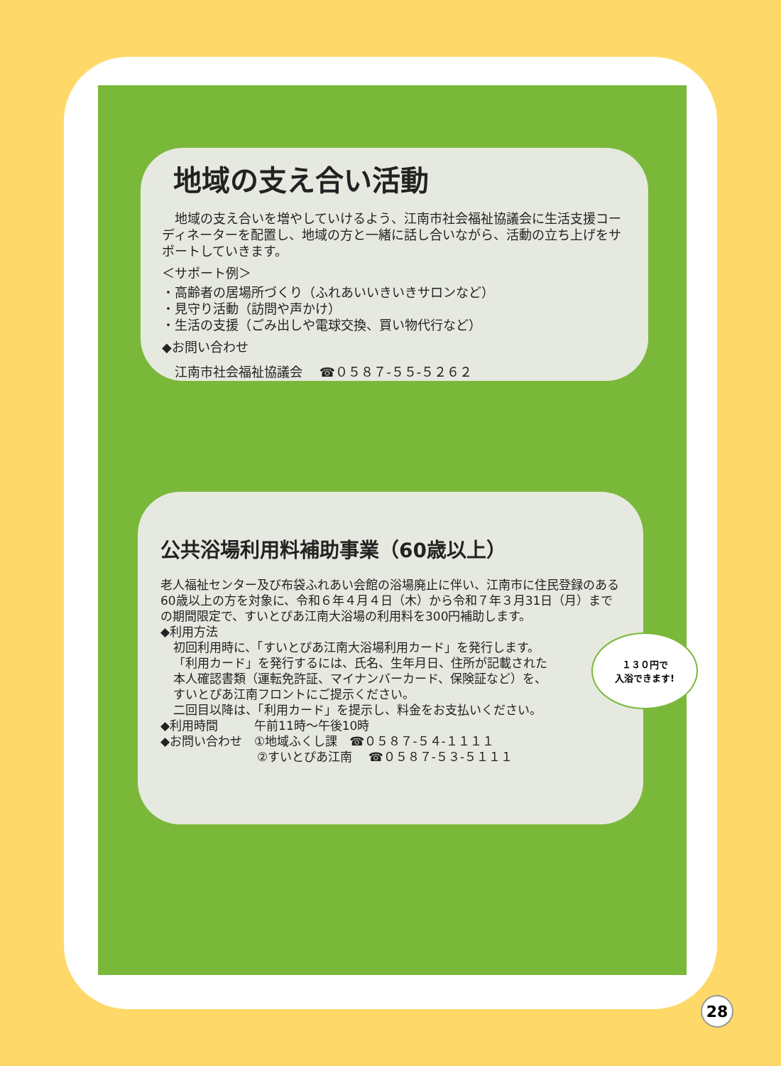地域の支え合い活動
　地域の支え合いを増やしていけるよう、江南市社会福祉協議会に生活支援コーディネーターを配置し、地域の方と一緒に話し合いながら、活動の立ち上げをサポートしていきます。
＜サポート例＞
・高齢者の居場所づくり（ふれあいいきいきサロンなど）
・見守り活動（訪問や声かけ）
・生活の支援（ごみ出しや電球交換、買い物代行など）
◆お問い合わせ
　江南市社会福祉協議会　 ☎０５８７-５５-５２６２
公共浴場利用料補助事業（60歳以上）
老人福祉センター及び布袋ふれあい会館の浴場廃止に伴い、江南市に住民登録のある60歳以上の方を対象に、令和６年４月４日（木）から令和７年３月31日（月）までの期間限定で、すいとぴあ江南大浴場の利用料を300円補助します。
◆利用方法
初回利用時に、「すいとぴあ江南大浴場利用カード」を発行します。
「利用カード」を発行するには、氏名、生年月日、住所が記載された
本人確認書類（運転免許証、マイナンバーカード、保険証など）を、
すいとぴあ江南フロントにご提示ください。
二回目以降は、「利用カード」を提示し、料金をお支払いください。
◆利用時間　　　午前11時～午後10時
◆お問い合わせ　①地域ふくし課　☎０５８７-５４-１１１１
　　　　　　　　②すいとぴあ江南　 ☎０５８７-５３-５１１１
１３０円で
入浴できます!
28